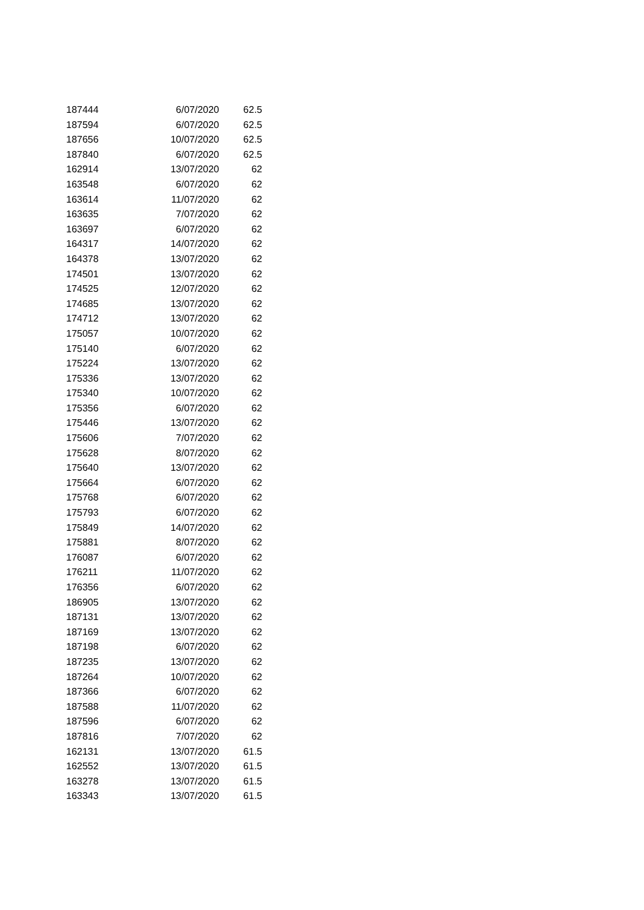| 187444 | 6/07/2020 | 62.5 |
| 187594 | 6/07/2020 | 62.5 |
| 187656 | 10/07/2020 | 62.5 |
| 187840 | 6/07/2020 | 62.5 |
| 162914 | 13/07/2020 | 62 |
| 163548 | 6/07/2020 | 62 |
| 163614 | 11/07/2020 | 62 |
| 163635 | 7/07/2020 | 62 |
| 163697 | 6/07/2020 | 62 |
| 164317 | 14/07/2020 | 62 |
| 164378 | 13/07/2020 | 62 |
| 174501 | 13/07/2020 | 62 |
| 174525 | 12/07/2020 | 62 |
| 174685 | 13/07/2020 | 62 |
| 174712 | 13/07/2020 | 62 |
| 175057 | 10/07/2020 | 62 |
| 175140 | 6/07/2020 | 62 |
| 175224 | 13/07/2020 | 62 |
| 175336 | 13/07/2020 | 62 |
| 175340 | 10/07/2020 | 62 |
| 175356 | 6/07/2020 | 62 |
| 175446 | 13/07/2020 | 62 |
| 175606 | 7/07/2020 | 62 |
| 175628 | 8/07/2020 | 62 |
| 175640 | 13/07/2020 | 62 |
| 175664 | 6/07/2020 | 62 |
| 175768 | 6/07/2020 | 62 |
| 175793 | 6/07/2020 | 62 |
| 175849 | 14/07/2020 | 62 |
| 175881 | 8/07/2020 | 62 |
| 176087 | 6/07/2020 | 62 |
| 176211 | 11/07/2020 | 62 |
| 176356 | 6/07/2020 | 62 |
| 186905 | 13/07/2020 | 62 |
| 187131 | 13/07/2020 | 62 |
| 187169 | 13/07/2020 | 62 |
| 187198 | 6/07/2020 | 62 |
| 187235 | 13/07/2020 | 62 |
| 187264 | 10/07/2020 | 62 |
| 187366 | 6/07/2020 | 62 |
| 187588 | 11/07/2020 | 62 |
| 187596 | 6/07/2020 | 62 |
| 187816 | 7/07/2020 | 62 |
| 162131 | 13/07/2020 | 61.5 |
| 162552 | 13/07/2020 | 61.5 |
| 163278 | 13/07/2020 | 61.5 |
| 163343 | 13/07/2020 | 61.5 |